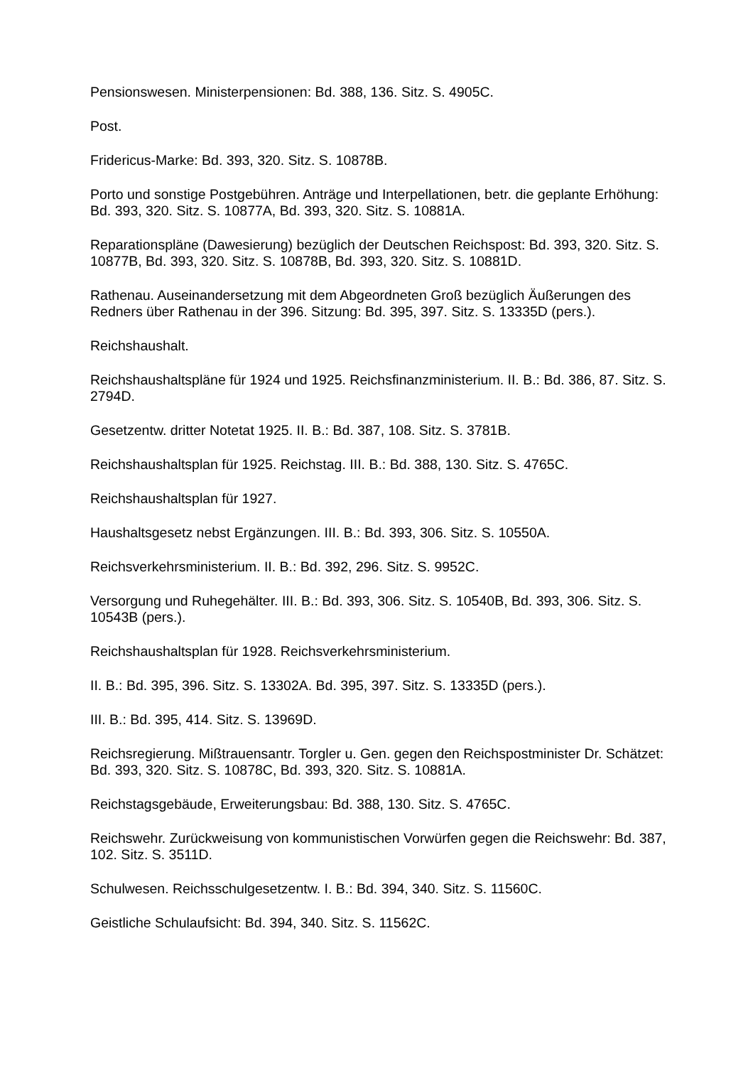Pensionswesen. Ministerpensionen: Bd. 388, 136. Sitz. S. 4905C.
Post.
Fridericus-Marke: Bd. 393, 320. Sitz. S. 10878B.
Porto und sonstige Postgebühren. Anträge und Interpellationen, betr. die geplante Erhöhung: Bd. 393, 320. Sitz. S. 10877A, Bd. 393, 320. Sitz. S. 10881A.
Reparationspläne (Dawesierung) bezüglich der Deutschen Reichspost: Bd. 393, 320. Sitz. S. 10877B, Bd. 393, 320. Sitz. S. 10878B, Bd. 393, 320. Sitz. S. 10881D.
Rathenau. Auseinandersetzung mit dem Abgeordneten Groß bezüglich Äußerungen des Redners über Rathenau in der 396. Sitzung: Bd. 395, 397. Sitz. S. 13335D (pers.).
Reichshaushalt.
Reichshaushaltspläne für 1924 und 1925. Reichsfinanzministerium. II. B.: Bd. 386, 87. Sitz. S. 2794D.
Gesetzentw. dritter Notetat 1925. II. B.: Bd. 387, 108. Sitz. S. 3781B.
Reichshaushaltsplan für 1925. Reichstag. III. B.: Bd. 388, 130. Sitz. S. 4765C.
Reichshaushaltsplan für 1927.
Haushaltsgesetz nebst Ergänzungen. III. B.: Bd. 393, 306. Sitz. S. 10550A.
Reichsverkehrsministerium. II. B.: Bd. 392, 296. Sitz. S. 9952C.
Versorgung und Ruhegehälter. III. B.: Bd. 393, 306. Sitz. S. 10540B, Bd. 393, 306. Sitz. S. 10543B (pers.).
Reichshaushaltsplan für 1928. Reichsverkehrsministerium.
II. B.: Bd. 395, 396. Sitz. S. 13302A. Bd. 395, 397. Sitz. S. 13335D (pers.).
III. B.: Bd. 395, 414. Sitz. S. 13969D.
Reichsregierung. Mißtrauensantr. Torgler u. Gen. gegen den Reichspostminister Dr. Schätzet: Bd. 393, 320. Sitz. S. 10878C, Bd. 393, 320. Sitz. S. 10881A.
Reichstagsgebäude, Erweiterungsbau: Bd. 388, 130. Sitz. S. 4765C.
Reichswehr. Zurückweisung von kommunistischen Vorwürfen gegen die Reichswehr: Bd. 387, 102. Sitz. S. 3511D.
Schulwesen. Reichsschulgesetzentw. I. B.: Bd. 394, 340. Sitz. S. 11560C.
Geistliche Schulaufsicht: Bd. 394, 340. Sitz. S. 11562C.